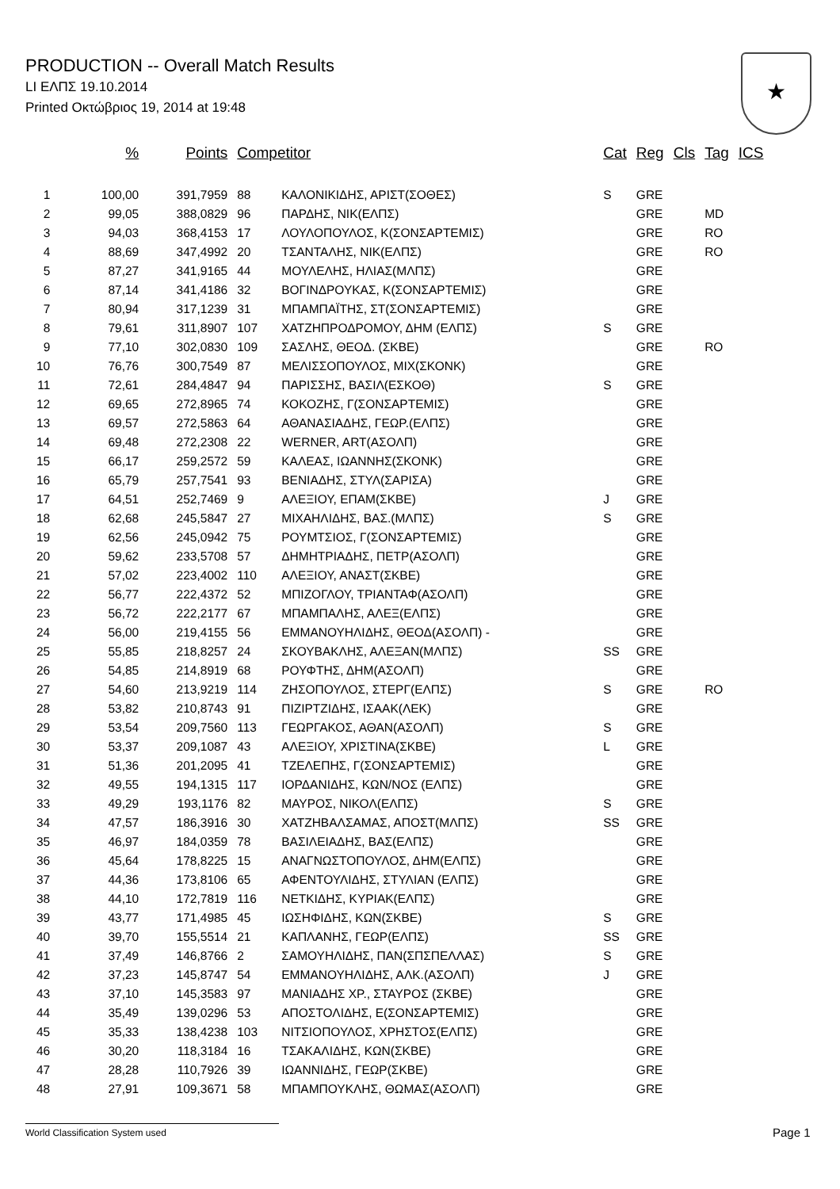PRODUCTION -- Overall Match Results
LI ΕΛΠΣ 19.10.2014
Printed Οκτώβριος 19, 2014 at 19:48
★
| | % | Points | Competitor | | Cat | Reg | Cls | Tag | ICS |
| --- | --- | --- | --- | --- | --- | --- | --- | --- | --- |
| 1 | 100,00 | 391,7959 | 88 | ΚΑΛΟΝΙΚΙΔΗΣ, ΑΡΙΣΤ(ΣΟΘΕΣ) | S | GRE | | | |
| 2 | 99,05 | 388,0829 | 96 | ΠΑΡΔΗΣ, ΝΙΚ(ΕΛΠΣ) | | GRE | | MD | |
| 3 | 94,03 | 368,4153 | 17 | ΛΟΥΛΟΠΟΥΛΟΣ, Κ(ΣΟΝΣΑΡΤΕΜΙΣ) | | GRE | | RO | |
| 4 | 88,69 | 347,4992 | 20 | ΤΣΑΝΤΑΛΗΣ, ΝΙΚ(ΕΛΠΣ) | | GRE | | RO | |
| 5 | 87,27 | 341,9165 | 44 | ΜΟΥΛΕΛΗΣ, ΗΛΙΑΣ(ΜΛΠΣ) | | GRE | | | |
| 6 | 87,14 | 341,4186 | 32 | ΒΟΓΙΝΔΡΟΥΚΑΣ, Κ(ΣΟΝΣΑΡΤΕΜΙΣ) | | GRE | | | |
| 7 | 80,94 | 317,1239 | 31 | ΜΠΑΜΠΑΪΤΗΣ, ΣΤ(ΣΟΝΣΑΡΤΕΜΙΣ) | | GRE | | | |
| 8 | 79,61 | 311,8907 | 107 | ΧΑΤΖΗΠΡΟΔΡΟΜΟΥ, ΔΗΜ (ΕΛΠΣ) | S | GRE | | | |
| 9 | 77,10 | 302,0830 | 109 | ΣΑΣΛΗΣ, ΘΕΟΔ. (ΣΚΒΕ) | | GRE | | RO | |
| 10 | 76,76 | 300,7549 | 87 | ΜΕΛΙΣΣΟΠΟΥΛΟΣ, ΜΙΧ(ΣΚΟΝΚ) | | GRE | | | |
| 11 | 72,61 | 284,4847 | 94 | ΠΑΡΙΣΣΗΣ, ΒΑΣΙΛ(ΕΣΚΟΘ) | S | GRE | | | |
| 12 | 69,65 | 272,8965 | 74 | ΚΟΚΟΖΗΣ, Γ(ΣΟΝΣΑΡΤΕΜΙΣ) | | GRE | | | |
| 13 | 69,57 | 272,5863 | 64 | ΑΘΑΝΑΣΙΑΔΗΣ, ΓΕΩΡ.(ΕΛΠΣ) | | GRE | | | |
| 14 | 69,48 | 272,2308 | 22 | WERNER, ART(ΑΣΟΛΠ) | | GRE | | | |
| 15 | 66,17 | 259,2572 | 59 | ΚΑΛΕΑΣ, ΙΩΑΝΝΗΣ(ΣΚΟΝΚ) | | GRE | | | |
| 16 | 65,79 | 257,7541 | 93 | ΒΕΝΙΑΔΗΣ, ΣΤΥΛ(ΣΑΡΙΣΑ) | | GRE | | | |
| 17 | 64,51 | 252,7469 | 9 | ΑΛΕΞΙΟΥ, ΕΠΑΜ(ΣΚΒΕ) | J | GRE | | | |
| 18 | 62,68 | 245,5847 | 27 | ΜΙΧΑΗΛΙΔΗΣ, ΒΑΣ.(ΜΛΠΣ) | S | GRE | | | |
| 19 | 62,56 | 245,0942 | 75 | ΡΟΥΜΤΣΙΟΣ, Γ(ΣΟΝΣΑΡΤΕΜΙΣ) | | GRE | | | |
| 20 | 59,62 | 233,5708 | 57 | ΔΗΜΗΤΡΙΑΔΗΣ, ΠΕΤΡ(ΑΣΟΛΠ) | | GRE | | | |
| 21 | 57,02 | 223,4002 | 110 | ΑΛΕΞΙΟΥ, ΑΝΑΣΤ(ΣΚΒΕ) | | GRE | | | |
| 22 | 56,77 | 222,4372 | 52 | ΜΠΙΖΟΓΛΟΥ, ΤΡΙΑΝΤΑΦ(ΑΣΟΛΠ) | | GRE | | | |
| 23 | 56,72 | 222,2177 | 67 | ΜΠΑΜΠΑΛΗΣ, ΑΛΕΞ(ΕΛΠΣ) | | GRE | | | |
| 24 | 56,00 | 219,4155 | 56 | ΕΜΜΑΝΟΥΗΛΙΔΗΣ, ΘΕΟΔ(ΑΣΟΛΠ) - | | GRE | | | |
| 25 | 55,85 | 218,8257 | 24 | ΣΚΟΥΒΑΚΛΗΣ, ΑΛΕΞΑΝ(ΜΛΠΣ) | SS | GRE | | | |
| 26 | 54,85 | 214,8919 | 68 | ΡΟΥΦΤΗΣ, ΔΗΜ(ΑΣΟΛΠ) | | GRE | | | |
| 27 | 54,60 | 213,9219 | 114 | ΖΗΣΟΠΟΥΛΟΣ, ΣΤΕΡΓ(ΕΛΠΣ) | S | GRE | | RO | |
| 28 | 53,82 | 210,8743 | 91 | ΠΙΖΙΡΤΖΙΔΗΣ, ΙΣΑΑΚ(ΛΕΚ) | | GRE | | | |
| 29 | 53,54 | 209,7560 | 113 | ΓΕΩΡΓΑΚΟΣ, ΑΘΑΝ(ΑΣΟΛΠ) | S | GRE | | | |
| 30 | 53,37 | 209,1087 | 43 | ΑΛΕΞΙΟΥ, ΧΡΙΣΤΙΝΑ(ΣΚΒΕ) | L | GRE | | | |
| 31 | 51,36 | 201,2095 | 41 | ΤΖΕΛΕΠΗΣ, Γ(ΣΟΝΣΑΡΤΕΜΙΣ) | | GRE | | | |
| 32 | 49,55 | 194,1315 | 117 | ΙΟΡΔΑΝΙΔΗΣ, ΚΩΝ/ΝΟΣ (ΕΛΠΣ) | | GRE | | | |
| 33 | 49,29 | 193,1176 | 82 | ΜΑΥΡΟΣ, ΝΙΚΟΛ(ΕΛΠΣ) | S | GRE | | | |
| 34 | 47,57 | 186,3916 | 30 | ΧΑΤΖΗΒΑΛΣΑΜΑΣ, ΑΠΟΣΤ(ΜΛΠΣ) | SS | GRE | | | |
| 35 | 46,97 | 184,0359 | 78 | ΒΑΣΙΛΕΙΑΔΗΣ, ΒΑΣ(ΕΛΠΣ) | | GRE | | | |
| 36 | 45,64 | 178,8225 | 15 | ΑΝΑΓΝΩΣΤΟΠΟΥΛΟΣ, ΔΗΜ(ΕΛΠΣ) | | GRE | | | |
| 37 | 44,36 | 173,8106 | 65 | ΑΦΕΝΤΟΥΛΙΔΗΣ, ΣΤΥΛΙΑΝ (ΕΛΠΣ) | | GRE | | | |
| 38 | 44,10 | 172,7819 | 116 | ΝΕΤΚΙΔΗΣ, ΚΥΡΙΑΚ(ΕΛΠΣ) | | GRE | | | |
| 39 | 43,77 | 171,4985 | 45 | ΙΩΣΗΦΙΔΗΣ, ΚΩΝ(ΣΚΒΕ) | S | GRE | | | |
| 40 | 39,70 | 155,5514 | 21 | ΚΑΠΛΑΝΗΣ, ΓΕΩΡ(ΕΛΠΣ) | SS | GRE | | | |
| 41 | 37,49 | 146,8766 | 2 | ΣΑΜΟΥΗΛΙΔΗΣ, ΠΑΝ(ΣΠΣΠΕΛΛΑΣ) | S | GRE | | | |
| 42 | 37,23 | 145,8747 | 54 | ΕΜΜΑΝΟΥΗΛΙΔΗΣ, ΑΛΚ.(ΑΣΟΛΠ) | J | GRE | | | |
| 43 | 37,10 | 145,3583 | 97 | ΜΑΝΙΑΔΗΣ ΧΡ., ΣΤΑΥΡΟΣ (ΣΚΒΕ) | | GRE | | | |
| 44 | 35,49 | 139,0296 | 53 | ΑΠΟΣΤΟΛΙΔΗΣ, Ε(ΣΟΝΣΑΡΤΕΜΙΣ) | | GRE | | | |
| 45 | 35,33 | 138,4238 | 103 | ΝΙΤΣΙΟΠΟΥΛΟΣ, ΧΡΗΣΤΟΣ(ΕΛΠΣ) | | GRE | | | |
| 46 | 30,20 | 118,3184 | 16 | ΤΣΑΚΑΛΙΔΗΣ, ΚΩΝ(ΣΚΒΕ) | | GRE | | | |
| 47 | 28,28 | 110,7926 | 39 | ΙΩΑΝΝΙΔΗΣ, ΓΕΩΡ(ΣΚΒΕ) | | GRE | | | |
| 48 | 27,91 | 109,3671 | 58 | ΜΠΑΜΠΟΥΚΛΗΣ, ΘΩΜΑΣ(ΑΣΟΛΠ) | | GRE | | | |
World Classification System used Page 1